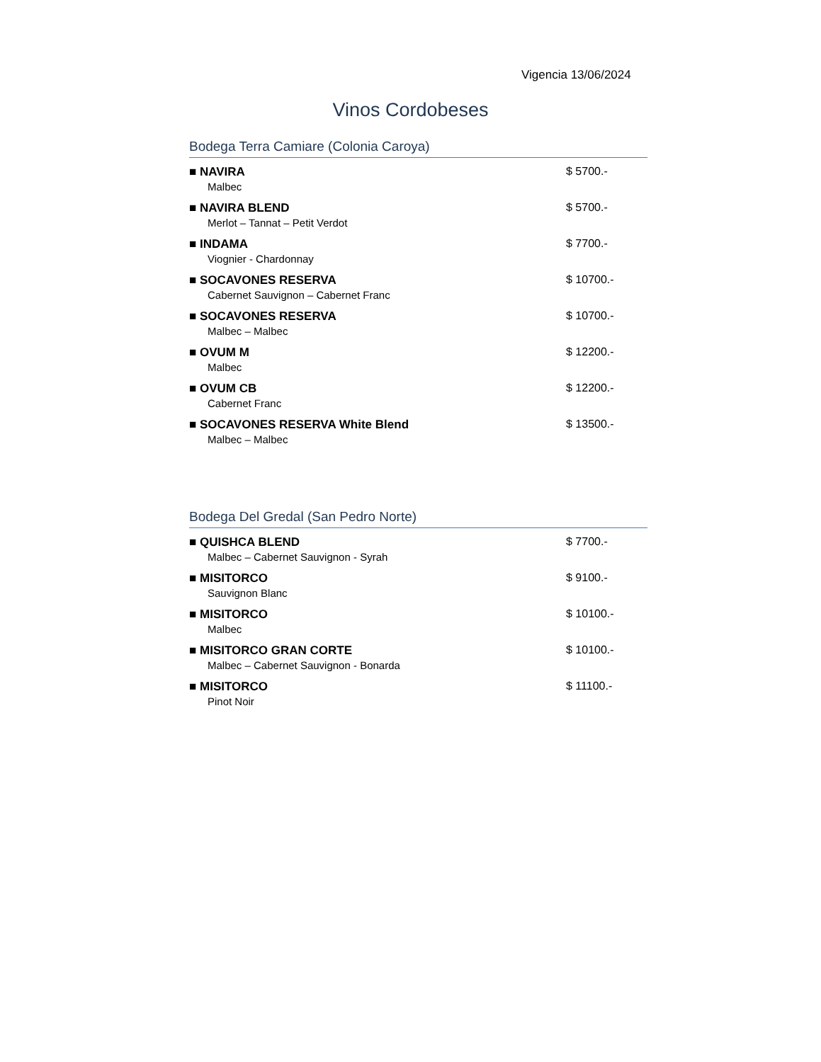Vigencia 13/06/2024
Vinos Cordobeses
Bodega Terra Camiare (Colonia Caroya)
■ NAVIRA
Malbec
$ 5700.-
■ NAVIRA BLEND
Merlot – Tannat – Petit Verdot
$ 5700.-
■ INDAMA
Viognier - Chardonnay
$ 7700.-
■ SOCAVONES RESERVA
Cabernet Sauvignon – Cabernet Franc
$ 10700.-
■ SOCAVONES RESERVA
Malbec – Malbec
$ 10700.-
■ OVUM M
Malbec
$ 12200.-
■ OVUM CB
Cabernet Franc
$ 12200.-
■ SOCAVONES RESERVA White Blend
Malbec – Malbec
$ 13500.-
Bodega Del Gredal (San Pedro Norte)
■ QUISHCA BLEND
Malbec – Cabernet Sauvignon - Syrah
$ 7700.-
■ MISITORCO
Sauvignon Blanc
$ 9100.-
■ MISITORCO
Malbec
$ 10100.-
■ MISITORCO GRAN CORTE
Malbec – Cabernet Sauvignon - Bonarda
$ 10100.-
■ MISITORCO
Pinot Noir
$ 11100.-